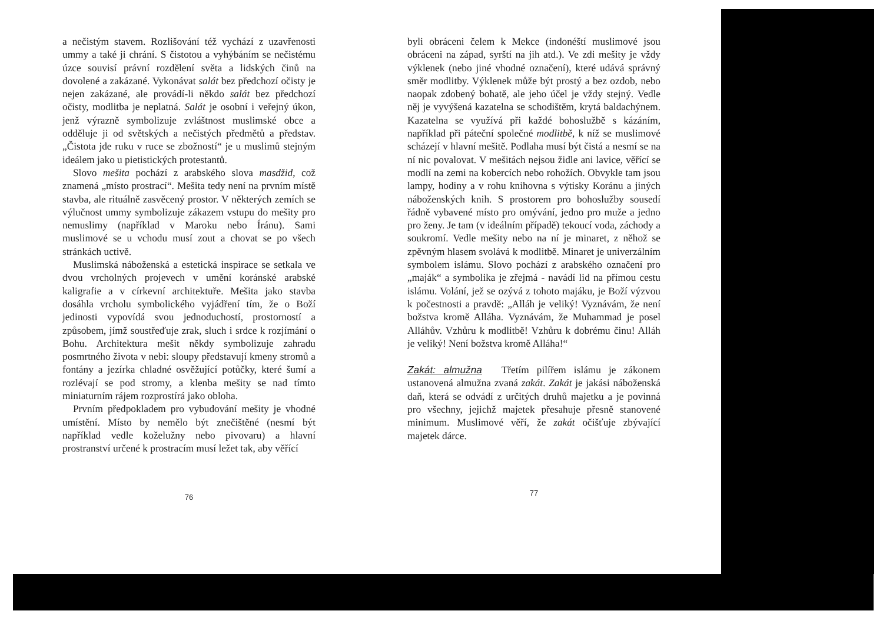a nečistým stavem. Rozlišování též vychází z uzavřenosti ummy a také ji chrání. S čistotou a vyhýbáním se nečistému úzce souvisí právní rozdělení světa a lidských činů na dovolené a zakázané. Vykonávat salát bez předchozí očisty je nejen zakázané, ale provádí-li někdo salát bez předchozí očisty, modlitba je neplatná. Salát je osobní i veřejný úkon, jenž výrazně symbolizuje zvláštnost muslimské obce a odděluje ji od světských a nečistých předmětů a představ. „Čistota jde ruku v ruce se zbožností“ je u muslimů stejným ideálem jako u pietistických protestantů.
Slovo mešita pochází z arabského slova masdžid, což znamená „místo prostrací“. Mešita tedy není na prvním místě stavba, ale rituálně zasvěcený prostor. V některých zemích se výlučnost ummy symbolizuje zákazem vstupu do mešity pro nemuslimy (například v Maroku nebo Íránu). Sami muslimové se u vchodu musí zout a chovat se po všech stránkách uctivě.
Muslimská náboženská a estetická inspirace se setkala ve dvou vrcholných projevech v umění koránské arabské kaligrafie a v církevní architektuře. Mešita jako stavba dosáhla vrcholu symbolického vyjádření tím, že o Boží jedinosti vypovídá svou jednoduchostí, prostorností a způsobem, jímž soustřeďuje zrak, sluch i srdce k rozjímání o Bohu. Architektura mešit někdy symbolizuje zahradu posmrtného života v nebi: sloupy představují kmeny stromů a fontány a jezírka chladné osvěžující potůčky, které šumí a rozlévají se pod stromy, a klenba mešity se nad tímto miniaturním rájem rozprostírá jako obloha.
Prvním předpokladem pro vybudování mešity je vhodné umístění. Místo by nemělo být znečištěné (nesmí být například vedle koželužny nebo pivovaru) a hlavní prostranství určené k prostracím musí ležet tak, aby věřící
76
byli obráceni čelem k Mekce (indonéští muslimové jsou obráceni na západ, syrští na jih atd.). Ve zdi mešity je vždy výklenek (nebo jiné vhodné označení), které udává správný směr modlitby. Výklenek může být prostý a bez ozdob, nebo naopak zdobený bohatě, ale jeho účel je vždy stejný. Vedle něj je vyvýšená kazatelna se schodištěm, krytá baldachýnem. Kazatelna se využívá při každé bohoslužbě s kázáním, například při páteční společné modlitbě, k níž se muslimové scházejí v hlavní mešitě. Podlaha musí být čistá a nesmí se na ní nic povalovat. V mešitách nejsou židle ani lavice, věřící se modlí na zemi na kobercích nebo rohožích. Obvykle tam jsou lampy, hodiny a v rohu knihovna s výtisky Koránu a jiných náboženských knih. S prostorem pro bohoslužby sousedí řádně vybavené místo pro omývání, jedno pro muže a jedno pro ženy. Je tam (v ideálním případě) tekoucí voda, záchody a soukromí. Vedle mešity nebo na ní je minaret, z něhož se zpěvným hlasem svolává k modlitbě. Minaret je univerzálním symbolem islámu. Slovo pochází z arabského označení pro „maják“ a symbolika je zřejmá - navádí lid na přímou cestu islámu. Volání, jež se ozývá z tohoto majáku, je Boží výzvou k počestnosti a pravdě: „Alláh je veliký! Vyznávám, že není božstva kromě Alláha. Vyznávám, že Muhammad je posel Alláhův. Vzhůru k modlitbě! Vzhůru k dobrému činu! Alláh je veliký! Není božstva kromě Alláha!“
Zakát: almužna Třetím pilířem islámu je zákonem ustanovená almužna zvaná zakát. Zakát je jakási náboženská daň, která se odvádí z určitých druhů majetku a je povinná pro všechny, jejichž majetek přesahuje přesně stanovené minimum. Muslimové věří, že zakát očišťuje zbývající majetek dárce.
77